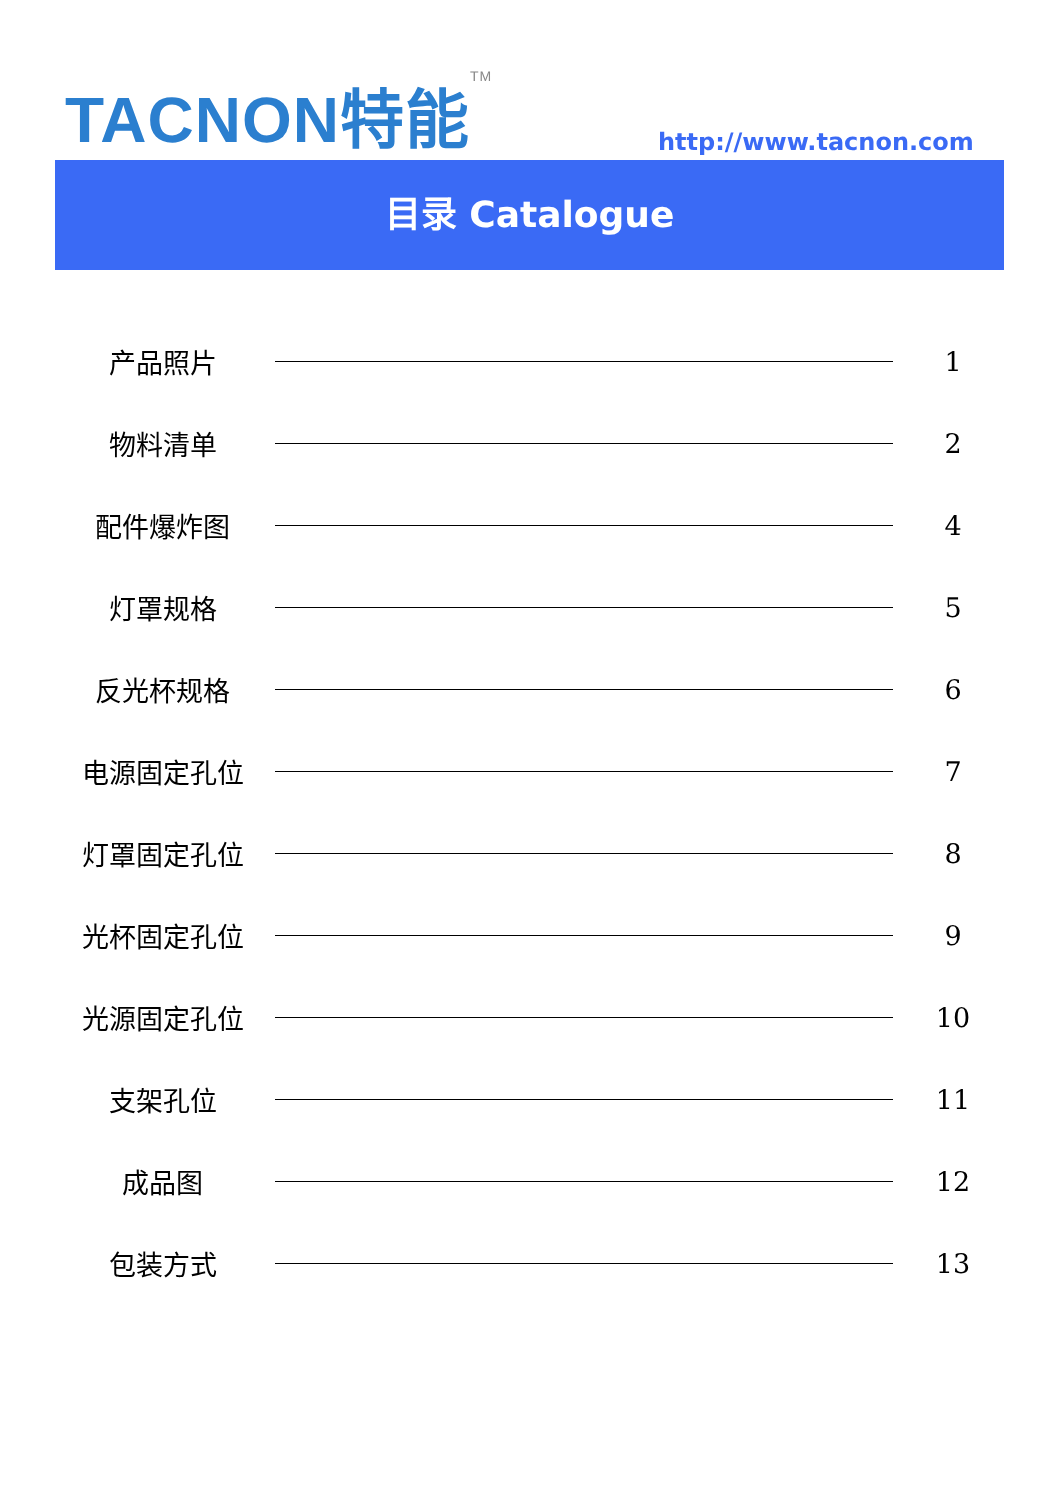TACNON特能<sup>TM</sup> http://www.tacnon.com
目录 Catalogue
产品照片 1
物料清单 2
配件爆炸图 4
灯罩规格 5
反光杯规格 6
电源固定孔位 7
灯罩固定孔位 8
光杯固定孔位 9
光源固定孔位 10
支架孔位 11
成品图 12
包装方式 13